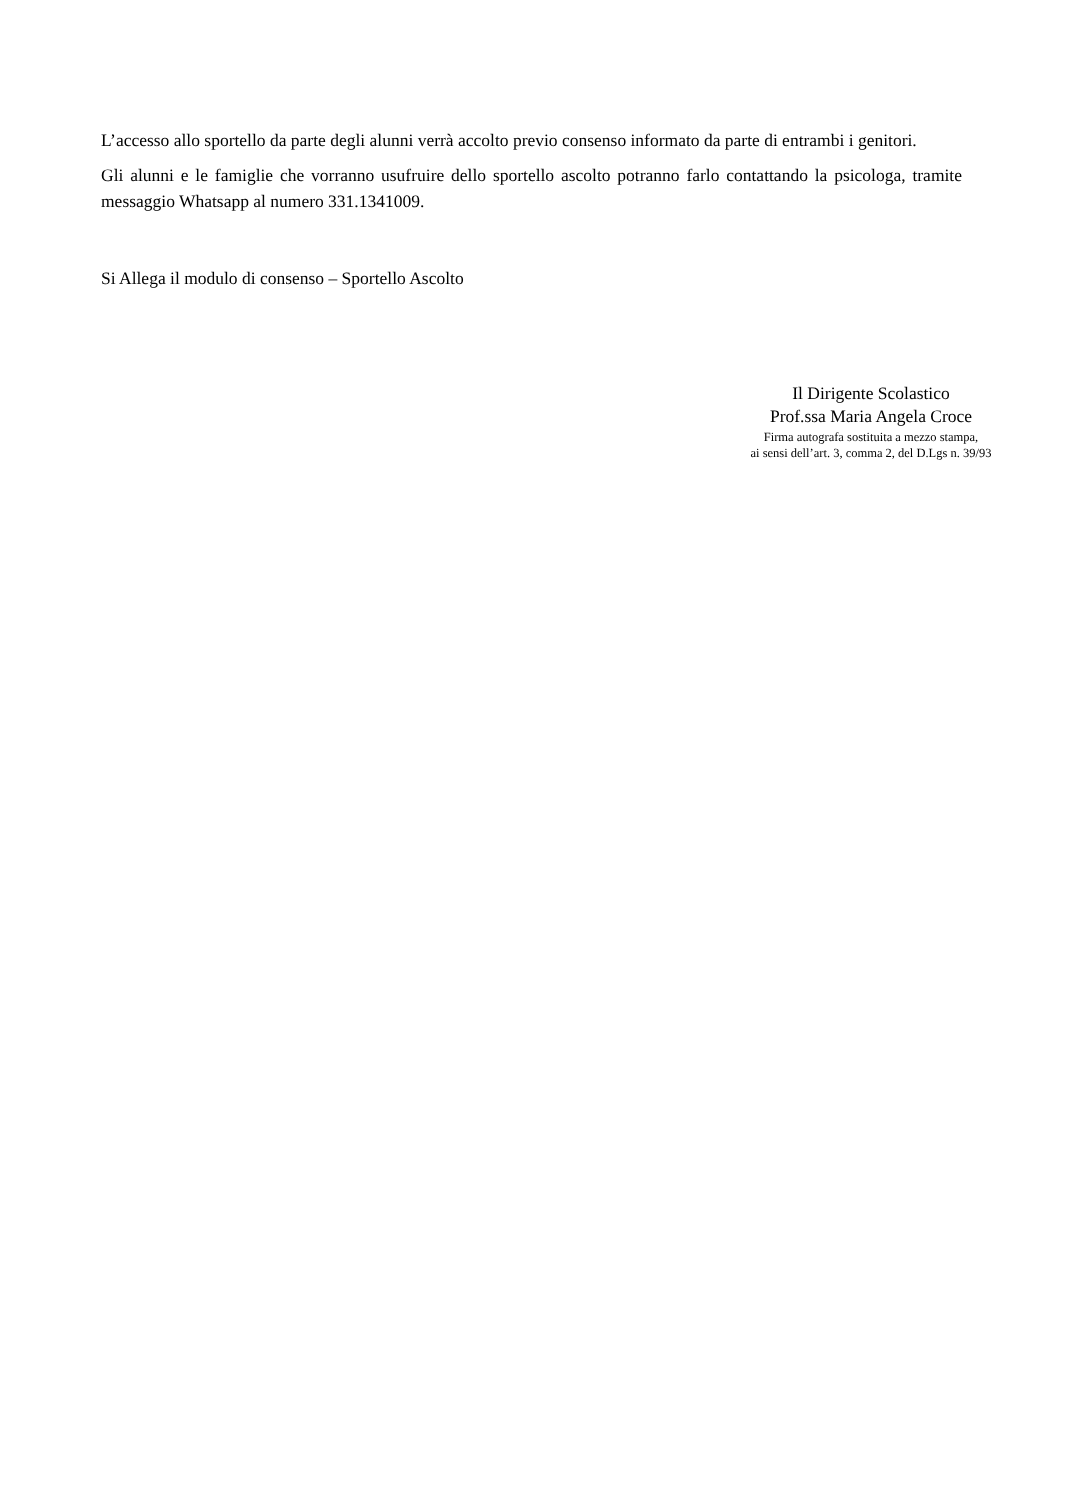L’accesso allo sportello da parte degli alunni verrà accolto previo consenso informato da parte di entrambi i genitori.
Gli alunni e le famiglie che vorranno usufruire dello sportello ascolto potranno farlo contattando la psicologa, tramite messaggio Whatsapp al numero 331.1341009.
Si Allega il modulo di consenso – Sportello Ascolto
Il Dirigente Scolastico
Prof.ssa Maria Angela Croce
Firma autografa sostituita a mezzo stampa,
ai sensi dell’art. 3, comma 2, del D.Lgs n. 39/93